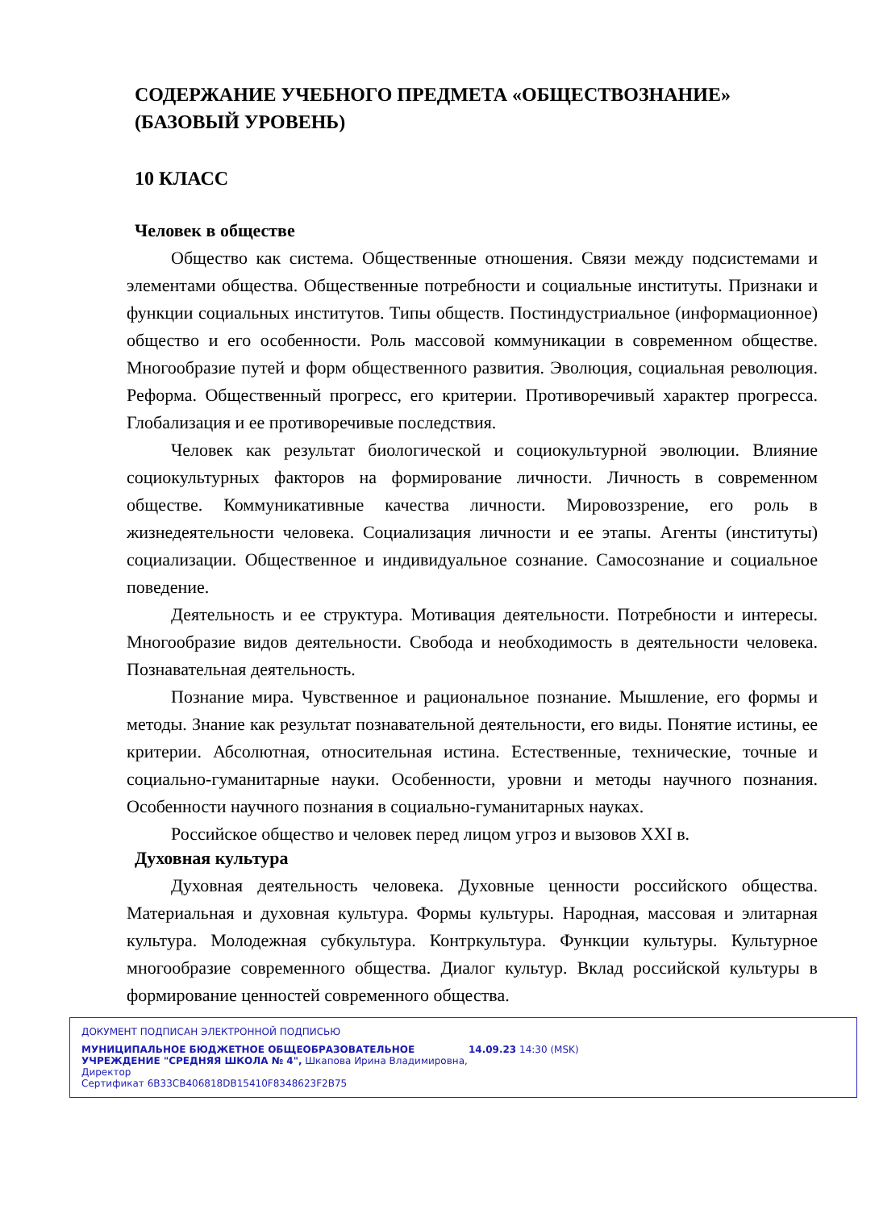СОДЕРЖАНИЕ УЧЕБНОГО ПРЕДМЕТА «ОБЩЕСТВОЗНАНИЕ» (БАЗОВЫЙ УРОВЕНЬ)
10 КЛАСС
Человек в обществе
Общество как система. Общественные отношения. Связи между подсистемами и элементами общества. Общественные потребности и социальные институты. Признаки и функции социальных институтов. Типы обществ. Постиндустриальное (информационное) общество и его особенности. Роль массовой коммуникации в современном обществе. Многообразие путей и форм общественного развития. Эволюция, социальная революция. Реформа. Общественный прогресс, его критерии. Противоречивый характер прогресса. Глобализация и ее противоречивые последствия.
Человек как результат биологической и социокультурной эволюции. Влияние социокультурных факторов на формирование личности. Личность в современном обществе. Коммуникативные качества личности. Мировоззрение, его роль в жизнедеятельности человека. Социализация личности и ее этапы. Агенты (институты) социализации. Общественное и индивидуальное сознание. Самосознание и социальное поведение.
Деятельность и ее структура. Мотивация деятельности. Потребности и интересы. Многообразие видов деятельности. Свобода и необходимость в деятельности человека. Познавательная деятельность.
Познание мира. Чувственное и рациональное познание. Мышление, его формы и методы. Знание как результат познавательной деятельности, его виды. Понятие истины, ее критерии. Абсолютная, относительная истина. Естественные, технические, точные и социально-гуманитарные науки. Особенности, уровни и методы научного познания. Особенности научного познания в социально-гуманитарных науках.
Российское общество и человек перед лицом угроз и вызовов XXI в.
Духовная культура
Духовная деятельность человека. Духовные ценности российского общества. Материальная и духовная культура. Формы культуры. Народная, массовая и элитарная культура. Молодежная субкультура. Контркультура. Функции культуры. Культурное многообразие современного общества. Диалог культур. Вклад российской культуры в формирование ценностей современного общества.
ДОКУМЕНТ ПОДПИСАН ЭЛЕКТРОННОЙ ПОДПИСЬЮ
МУНИЦИПАЛЬНОЕ БЮДЖЕТНОЕ ОБЩЕОБРАЗОВАТЕЛЬНОЕ УЧРЕЖДЕНИЕ "СРЕДНЯЯ ШКОЛА № 4", Шкапова Ирина Владимировна, Директор
14.09.23 14:30 (MSK)
Сертификат 6B33CB406818DB15410F8348623F2B75